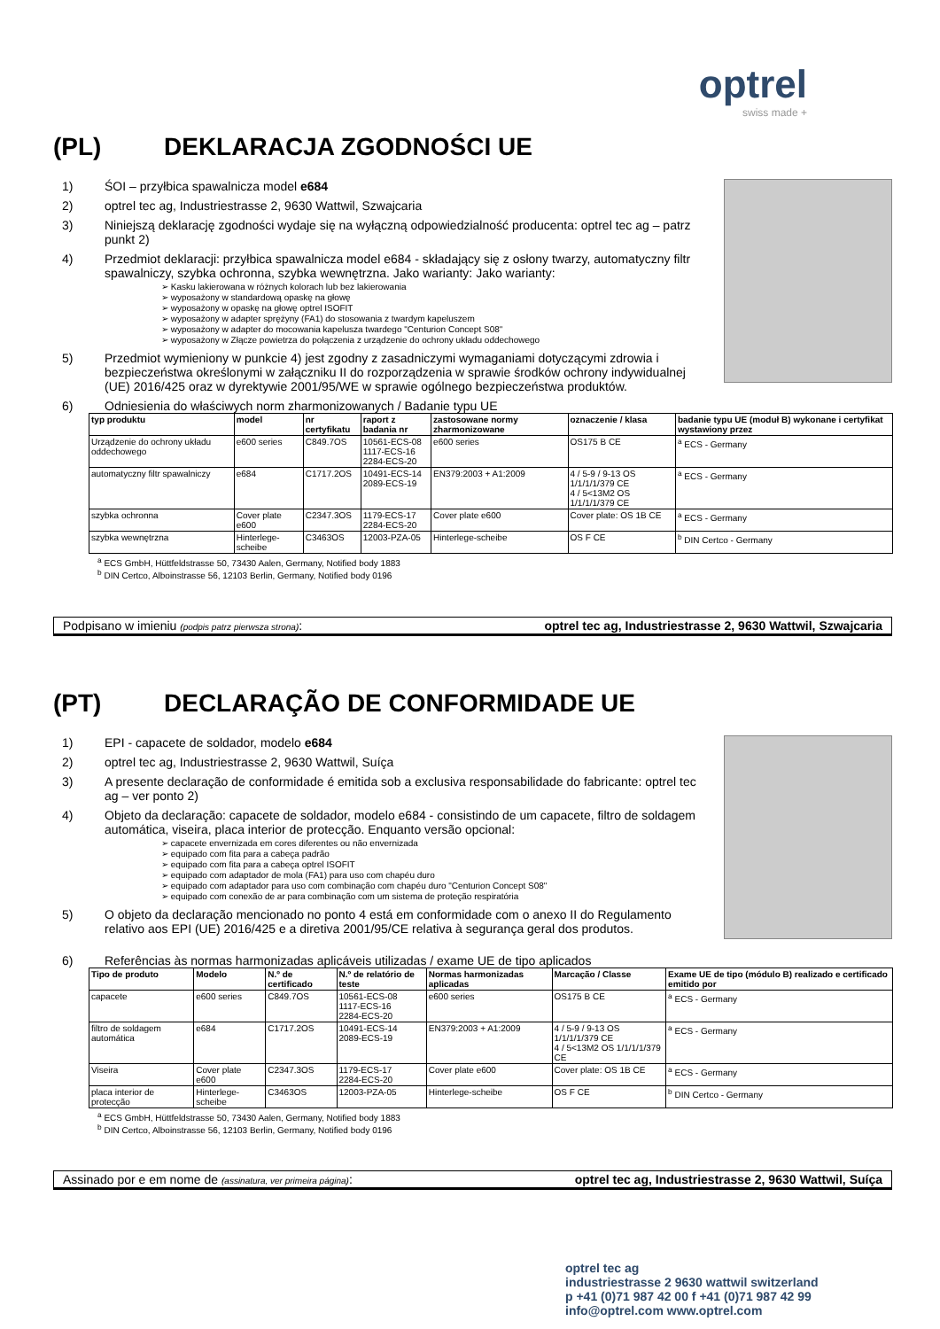optrel
swiss made +
(PL) DEKLARACJA ZGODNOŚCI UE
1) ŚOI – przyłbica spawalnicza model e684
2) optrel tec ag, Industriestrasse 2, 9630 Wattwil, Szwajcaria
3) Niniejszą deklarację zgodności wydaje się na wyłączną odpowiedzialność producenta: optrel tec ag – patrz punkt 2)
4) Przedmiot deklaracji: przyłbica spawalnicza model e684 - składający się z osłony twarzy, automatyczny filtr spawalniczy, szybka ochronna, szybka wewnętrzna. Jako warianty: Jako warianty:
➢ Kasku lakierowana w różnych kolorach lub bez lakierowania
➢ wyposażony w standardową opaskę na głowę
➢ wyposażony w opaskę na głowę optrel ISOFIT
➢ wyposażony w adapter sprężyny (FA1) do stosowania z twardym kapeluszem
➢ wyposażony w adapter do mocowania kapelusza twardego "Centurion Concept S08"
➢ wyposażony w Złącze powietrza do połączenia z urządzenie do ochrony układu oddechowego
5) Przedmiot wymieniony w punkcie 4) jest zgodny z zasadniczymi wymaganiami dotyczącymi zdrowia i bezpieczeństwa określonymi w załączniku II do rozporządzenia w sprawie środków ochrony indywidualnej (UE) 2016/425 oraz w dyrektywie 2001/95/WE w sprawie ogólnego bezpieczeństwa produktów.
6) Odniesienia do właściwych norm zharmonizowanych / Badanie typu UE
| typ produktu | model | nr certyfikatu | raport z badania nr | zastosowane normy zharmonizowane | oznaczenie / klasa | badanie typu UE (moduł B) wykonane i certyfikat wystawiony przez |
| --- | --- | --- | --- | --- | --- | --- |
| Urządzenie do ochrony układu oddechowego | e600 series | C849.7OS | 10561-ECS-08 1117-ECS-16 2284-ECS-20 | e600 series | OS175 B CE | <sup>a</sup> ECS - Germany |
| automatyczny filtr spawalniczy | e684 | C1717.2OS | 10491-ECS-14 2089-ECS-19 | EN379:2003 + A1:2009 | 4 / 5-9 / 9-13 OS 1/1/1/1/379 CE 4 / 5<13M2 OS 1/1/1/1/379 CE | <sup>a</sup> ECS - Germany |
| szybka ochronna | Cover plate e600 | C2347.3OS | 1179-ECS-17 2284-ECS-20 | Cover plate e600 | Cover plate: OS 1B CE | <sup>a</sup> ECS - Germany |
| szybka wewnętrzna | Hinterlege-scheibe | C3463OS | 12003-PZA-05 | Hinterlege-scheibe | OS F CE | <sup>b</sup> DIN Certco - Germany |
<sup>a</sup> ECS GmbH, Hüttfeldstrasse 50, 73430 Aalen, Germany, Notified body 1883
<sup>b</sup> DIN Certco, Alboinstrasse 56, 12103 Berlin, Germany, Notified body 0196
Podpisano w imieniu (podpis patrz pierwsza strona): optrel tec ag, Industriestrasse 2, 9630 Wattwil, Szwajcaria
(PT) DECLARAÇÃO DE CONFORMIDADE UE
1) EPI - capacete de soldador, modelo e684
2) optrel tec ag, Industriestrasse 2, 9630 Wattwil, Suíça
3) A presente declaração de conformidade é emitida sob a exclusiva responsabilidade do fabricante: optrel tec ag – ver ponto 2)
4) Objeto da declaração: capacete de soldador, modelo e684 - consistindo de um capacete, filtro de soldagem automática, viseira, placa interior de protecção. Enquanto versão opcional:
➢ capacete envernizada em cores diferentes ou não envernizada
➢ equipado com fita para a cabeça padrão
➢ equipado com fita para a cabeça optrel ISOFIT
➢ equipado com adaptador de mola (FA1) para uso com chapéu duro
➢ equipado com adaptador para uso com combinação com chapéu duro "Centurion Concept S08"
➢ equipado com conexão de ar para combinação com um sistema de proteção respiratória
5) O objeto da declaração mencionado no ponto 4 está em conformidade com o anexo II do Regulamento relativo aos EPI (UE) 2016/425 e a diretiva 2001/95/CE relativa à segurança geral dos produtos.
6) Referências às normas harmonizadas aplicáveis utilizadas / exame UE de tipo aplicados
| Tipo de produto | Modelo | N.º de certificado | N.º de relatório de teste | Normas harmonizadas aplicadas | Marcação / Classe | Exame UE de tipo (módulo B) realizado e certificado emitido por |
| --- | --- | --- | --- | --- | --- | --- |
| capacete | e600 series | C849.7OS | 10561-ECS-08 1117-ECS-16 2284-ECS-20 | e600 series | OS175 B CE | <sup>a</sup> ECS - Germany |
| filtro de soldagem automática | e684 | C1717.2OS | 10491-ECS-14 2089-ECS-19 | EN379:2003 + A1:2009 | 4 / 5-9 / 9-13 OS 1/1/1/1/379 CE 4 / 5<13M2 OS 1/1/1/1/379 CE | <sup>a</sup> ECS - Germany |
| Viseira | Cover plate e600 | C2347.3OS | 1179-ECS-17 2284-ECS-20 | Cover plate e600 | Cover plate: OS 1B CE | <sup>a</sup> ECS - Germany |
| placa interior de protecção | Hinterlege-scheibe | C3463OS | 12003-PZA-05 | Hinterlege-scheibe | OS F CE | <sup>b</sup> DIN Certco - Germany |
<sup>a</sup> ECS GmbH, Hüttfeldstrasse 50, 73430 Aalen, Germany, Notified body 1883
<sup>b</sup> DIN Certco, Alboinstrasse 56, 12103 Berlin, Germany, Notified body 0196
Assinado por e em nome de (assinatura, ver primeira página): optrel tec ag, Industriestrasse 2, 9630 Wattwil, Suíça
optrel tec ag
industriestrasse 2 9630 wattwil switzerland
p +41 (0)71 987 42 00 f +41 (0)71 987 42 99
info@optrel.com www.optrel.com